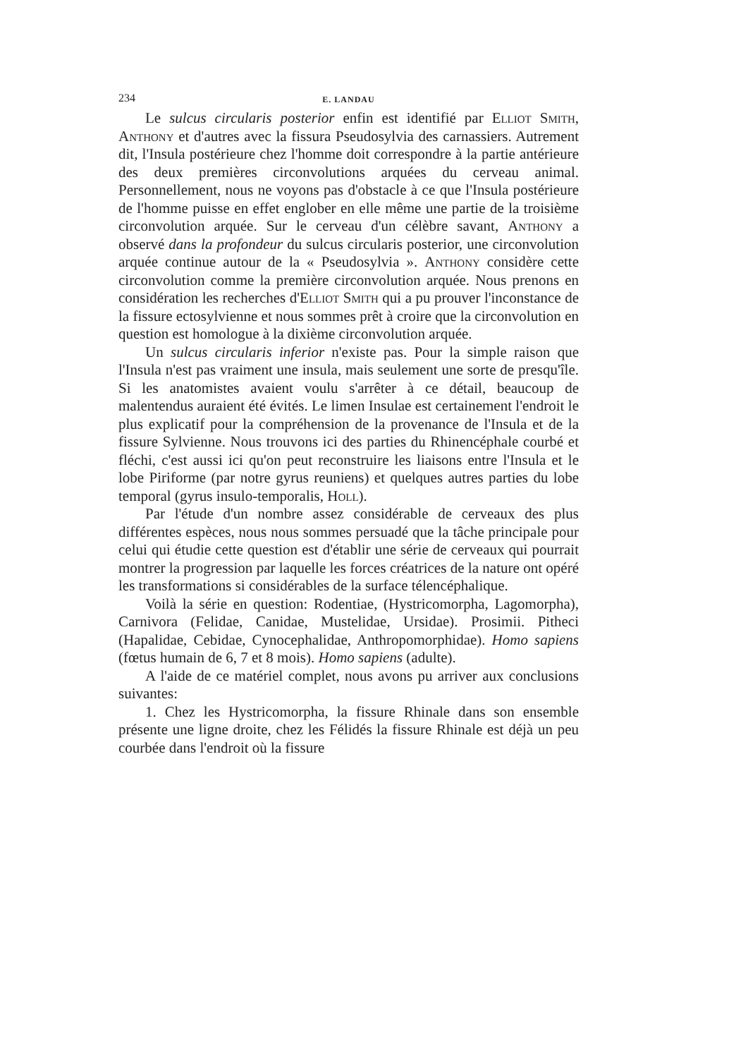234 E. LANDAU
Le sulcus circularis posterior enfin est identifié par Elliot Smith, Anthony et d'autres avec la fissura Pseudosylvia des carnassiers. Autrement dit, l'Insula postérieure chez l'homme doit correspondre à la partie antérieure des deux premières circonvolutions arquées du cerveau animal. Personnellement, nous ne voyons pas d'obstacle à ce que l'Insula postérieure de l'homme puisse en effet englober en elle même une partie de la troisième circonvolution arquée. Sur le cerveau d'un célèbre savant, Anthony a observé dans la profondeur du sulcus circularis posterior, une circonvolution arquée continue autour de la « Pseudosylvia ». Anthony considère cette circonvolution comme la première circonvolution arquée. Nous prenons en considération les recherches d'Elliot Smith qui a pu prouver l'inconstance de la fissure ectosylvienne et nous sommes prêt à croire que la circonvolution en question est homologue à la dixième circonvolution arquée.
Un sulcus circularis inferior n'existe pas. Pour la simple raison que l'Insula n'est pas vraiment une insula, mais seulement une sorte de presqu'île. Si les anatomistes avaient voulu s'arrêter à ce détail, beaucoup de malentendus auraient été évités. Le limen Insulae est certainement l'endroit le plus explicatif pour la compréhension de la provenance de l'Insula et de la fissure Sylvienne. Nous trouvons ici des parties du Rhinencéphale courbé et fléchi, c'est aussi ici qu'on peut reconstruire les liaisons entre l'Insula et le lobe Piriforme (par notre gyrus reuniens) et quelques autres parties du lobe temporal (gyrus insulo-temporalis, Holl).
Par l'étude d'un nombre assez considérable de cerveaux des plus différentes espèces, nous nous sommes persuadé que la tâche principale pour celui qui étudie cette question est d'établir une série de cerveaux qui pourrait montrer la progression par laquelle les forces créatrices de la nature ont opéré les transformations si considérables de la surface télencéphalique.
Voilà la série en question: Rodentiae, (Hystricomorpha, Lagomorpha), Carnivora (Felidae, Canidae, Mustelidae, Ursidae). Prosimii. Pitheci (Hapalidae, Cebidae, Cynocephalidae, Anthropomorphidae). Homo sapiens (fœtus humain de 6, 7 et 8 mois). Homo sapiens (adulte).
A l'aide de ce matériel complet, nous avons pu arriver aux conclusions suivantes:
1. Chez les Hystricomorpha, la fissure Rhinale dans son ensemble présente une ligne droite, chez les Félidés la fissure Rhinale est déjà un peu courbée dans l'endroit où la fissure